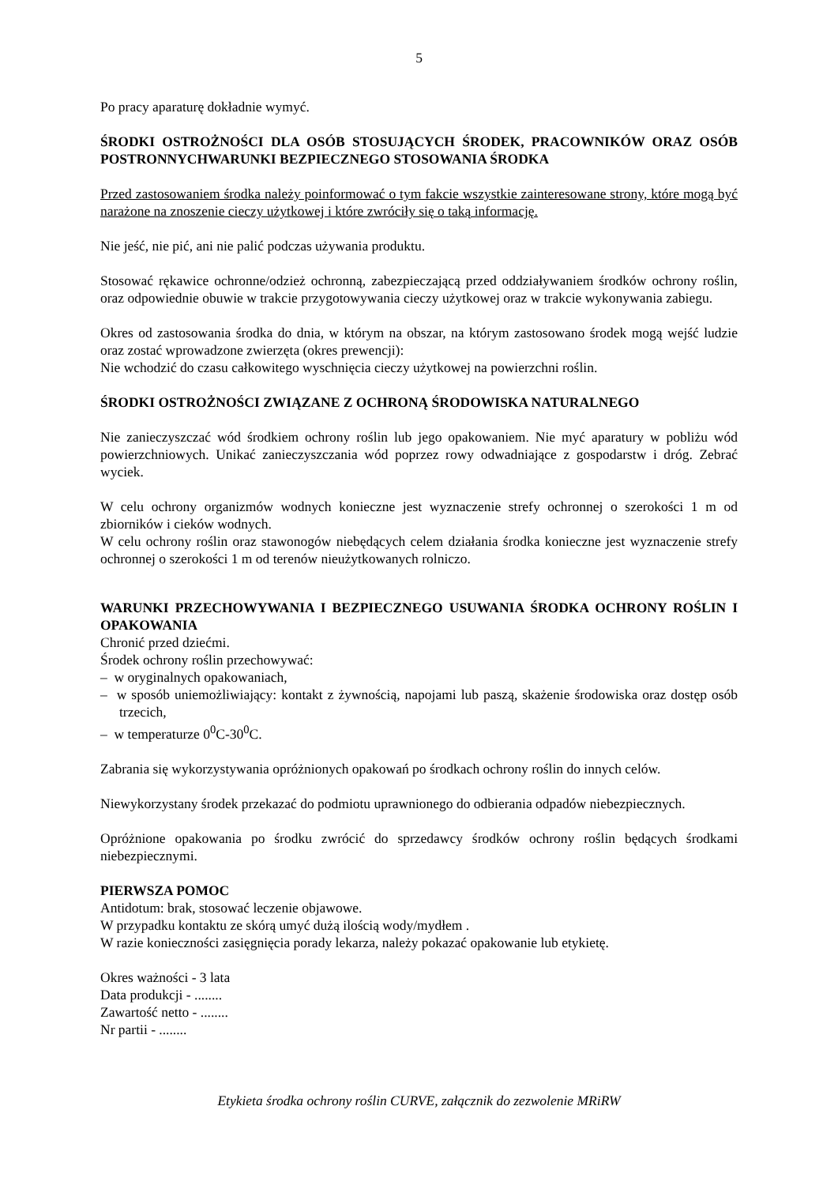5
Po pracy aparaturę dokładnie wymyć.
ŚRODKI OSTROŻNOŚCI DLA OSÓB STOSUJĄCYCH ŚRODEK, PRACOWNIKÓW ORAZ OSÓB POSTRONNYCHWARUNKI BEZPIECZNEGO STOSOWANIA ŚRODKA
Przed zastosowaniem środka należy poinformować o tym fakcie wszystkie zainteresowane strony, które mogą być narażone na znoszenie cieczy użytkowej i które zwróciły się o taką informację.
Nie jeść, nie pić, ani nie palić podczas używania produktu.
Stosować rękawice ochronne/odzież ochronną, zabezpieczającą przed oddziaływaniem środków ochrony roślin, oraz odpowiednie obuwie w trakcie przygotowywania cieczy użytkowej oraz w trakcie wykonywania zabiegu.
Okres od zastosowania środka do dnia, w którym na obszar, na którym zastosowano środek mogą wejść ludzie oraz zostać wprowadzone zwierzęta (okres prewencji):
Nie wchodzić do czasu całkowitego wyschnięcia cieczy użytkowej na powierzchni roślin.
ŚRODKI OSTROŻNOŚCI ZWIĄZANE Z OCHRONĄ ŚRODOWISKA NATURALNEGO
Nie zanieczyszczać wód środkiem ochrony roślin lub jego opakowaniem. Nie myć aparatury w pobliżu wód powierzchniowych. Unikać zanieczyszczania wód poprzez rowy odwadniające z gospodarstw i dróg. Zebrać wyciek.
W celu ochrony organizmów wodnych konieczne jest wyznaczenie strefy ochronnej o szerokości 1 m od zbiorników i cieków wodnych.
W celu ochrony roślin oraz stawonogów niebędących celem działania środka konieczne jest wyznaczenie strefy ochronnej o szerokości 1 m od terenów nieużytkowanych rolniczo.
WARUNKI PRZECHOWYWANIA I BEZPIECZNEGO USUWANIA ŚRODKA OCHRONY ROŚLIN I OPAKOWANIA
Chronić przed dziećmi.
Środek ochrony roślin przechowywać:
– w oryginalnych opakowaniach,
– w sposób uniemożliwiający: kontakt z żywnością, napojami lub paszą, skażenie środowiska oraz dostęp osób trzecich,
– w temperaturze 0<sup>0</sup>C-30<sup>0</sup>C.
Zabrania się wykorzystywania opróżnionych opakowań po środkach ochrony roślin do innych celów.
Niewykorzystany środek przekazać do podmiotu uprawnionego do odbierania odpadów niebezpiecznych.
Opróżnione opakowania po środku zwrócić do sprzedawcy środków ochrony roślin będących środkami niebezpiecznymi.
PIERWSZA POMOC
Antidotum: brak, stosować leczenie objawowe.
W przypadku kontaktu ze skórą umyć dużą ilością wody/mydłem .
W razie konieczności zasięgnięcia porady lekarza, należy pokazać opakowanie lub etykietę.
Okres ważności - 3 lata
Data produkcji - ........
Zawartość netto - ........
Nr partii - ........
Etykieta środka ochrony roślin CURVE, załącznik do zezwolenie MRiRW